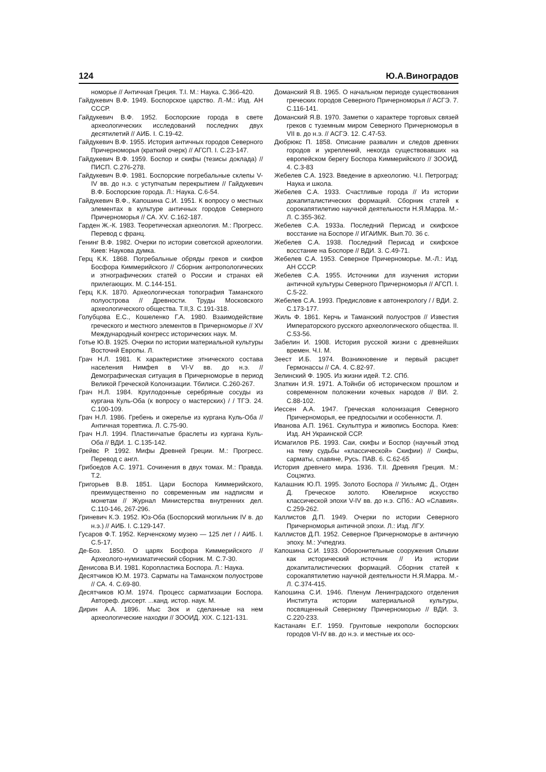124 Ю.А.Виноградов
номорье // Античная Греция. Т.I. М.: Наука. С.366-420.
Гайдукевич В.Ф. 1949. Боспорское царство. Л.-М.: Изд. АН СССР.
Гайдукевич В.Ф. 1952. Боспорские города в свете археологических исследований последних двух десятилетий // АИБ. I. С.19-42.
Гайдукевич В.Ф. 1955. История античных городов Северного Причерноморья (краткий очерк) // АГСП. I. С.23-147.
Гайдукевич В.Ф. 1959. Боспор и скифы (тезисы доклада) // ПИСП. С.276-278.
Гайдукевич В.Ф. 1981. Боспорские погребальные склепы V-IV вв. до н.э. с уступчатым перекрытием // Гайдукевич В.Ф. Боспорские города. Л.: Наука. С.6-54.
Гайдукевич В.Ф., Капошина С.И. 1951. К вопросу о местных элементах в культуре античных городов Северного Причерноморья // СА. XV. С.162-187.
Гарден Ж.-К. 1983. Теоретическая археология. М.: Прогресс. Перевод с франц.
Генинг В.Ф. 1982. Очерки по истории советской археологии. Киев: Наукова думка.
Герц К.К. 1868. Погребальные обряды греков и скифов Босфора Киммерийского // Сборник антропологических и этнографических статей о России и странах ей прилегающих. М. С.144-151.
Герц К.К. 1870. Археологическая топография Таманского полуострова // Древности. Труды Московского археологического общества. Т.II,3. С.191-318.
Голубцова Е.С., Кошеленко Г.А. 1980. Взаимодействие греческого и местного элементов в Причерноморье // XV Международный конгресс исторических наук. М.
Готье Ю.В. 1925. Очерки по истории материальной культуры Восточнй Европы. Л.
Грач Н.Л. 1981. К характеристике этнического состава населения Нимфея в VI-V вв. до н.э. // Демографическая ситуация в Причерноморье в период Великой Греческой Колонизации. Тбилиси. С.260-267.
Грач Н.Л. 1984. Круглодонные серебряные сосуды из кургана Куль-Оба (к вопросу о мастерских) / / ТГЭ. 24. С.100-109.
Грач Н.Л. 1986. Гребень и ожерелье из кургана Куль-Оба // Античная торевтика. Л. С.75-90.
Грач Н.Л. 1994. Пластинчатые браслеты из кургана Куль-Оба // ВДИ. 1. С.135-142.
Грейвс Р. 1992. Мифы Древней Греции. М.: Прогресс. Перевод с англ.
Грибоедов А.С. 1971. Сочинения в двух томах. М.: Правда. Т.2.
Григорьев В.В. 1851. Цари Боспора Киммерийского, преимущественно по современным им надписям и монетам // Журнал Министерства внутренних дел. С.110-146, 267-296.
Гриневич К.Э. 1952. Юз-Оба (Боспорский могильник IV в. до н.э.) // АИБ. I. С.129-147.
Гусаров Ф.Т. 1952. Керченскому музею — 125 лет / / АИБ. I. С.5-17.
Де-Боз. 1850. О царях Босфора Киммерийского // Археолого-нумизматический сборник. М. С.7-30.
Денисова В.И. 1981. Коропластика Боспора. Л.: Наука.
Десятчиков Ю.М. 1973. Сарматы на Таманском полуострове // СА. 4. С.69-80.
Десятчиков Ю.М. 1974. Процесс сарматизации Боспора. Автореф. диссерт. ...канд. истор. наук. М.
Дирин А.А. 1896. Мыс Зюк и сделанные на нем археологические находки // ЗООИД. XIX. С.121-131.
Доманский Я.В. 1965. О начальном периоде существования греческих городов Северного Причерноморья // АСГЭ. 7. С.116-141.
Доманский Я.В. 1970. Заметки о характере торговых связей греков с туземным миром Северного Причерноморья в VII в. до н.э. // АСГЭ. 12. С.47-53.
Дюбрюкс П. 1858. Описание развалин и следов древних городов и укреплений, некогда существовавших на европейском берегу Боспора Киммерийского // ЗООИД. 4. С.3-83
Жебелев С.А. 1923. Введение в археологию. Ч.I. Петроград: Наука и школа.
Жебелев С.А. 1933. Счастливые города // Из истории докапиталистических формаций. Сборник статей к сорокапятилетию научной деятельности Н.Я.Марра. М.-Л. С.355-362.
Жебелев С.А. 1933а. Последний Перисад и скифское восстание на Боспоре // ИГАИМК. Вып.70. 36 с.
Жебелев С.А. 1938. Последний Перисад и скифское восстание на Боспоре // ВДИ. 3. С.49-71.
Жебелев С.А. 1953. Северное Причерноморье. М.-Л.: Изд. АН СССР.
Жебелев С.А. 1955. Источники для изучения истории античной культуры Северного Причерноморья // АГСП. I. С.5-22.
Жебелев С.А. 1993. Предисловие к автонекрологу / / ВДИ. 2. С.173-177.
Жиль Ф. 1861. Керчь и Таманский полуостров // Известия Императорского русского археологического общества. II. С.53-56.
Забелин И. 1908. История русской жизни с древнейших времен. Ч.I. М.
Зеест И.Б. 1974. Возникновение и первый расцвет Гермонассы // СА. 4. С.82-97.
Зелинский Ф. 1905. Из жизни идей. Т.2. СПб.
Златкин И.Я. 1971. А.Тойнби об историческом прошлом и современном положении кочевых народов // ВИ. 2. С.88-102.
Иессен А.А. 1947. Греческая колонизация Северного Причерноморья, ее предпосылки и особенности. Л.
Иванова А.П. 1961. Скульптура и живопись Боспора. Киев: Изд. АН Украинской ССР.
Исмагилов Р.Б. 1993. Саи, скифы и Боспор (научный этюд на тему судьбы «классической» Скифии) // Скифы, сарматы, славяне, Русь. ПАВ. 6. С.62-65
История древнего мира. 1936. Т.II. Древняя Греция. М.: Соцэкгиз.
Калашник Ю.П. 1995. Золото Боспора // Уильямс Д., Огден Д. Греческое золото. Ювелирное искусство классической эпохи V-IV вв. до н.э. СПб.: АО «Славия». С.259-262.
Каллистов Д.П. 1949. Очерки по истории Северного Причерноморья античной эпохи. Л.: Изд. ЛГУ.
Каллистов Д.П. 1952. Северное Причерноморье в античную эпоху. М.: Учпедгиз.
Капошина С.И. 1933. Оборонительные сооружения Ольвии как исторический источник // Из истории докапиталистических формаций. Сборник статей к сорокапятилетию научной деятельности Н.Я.Марра. М.-Л. С.374-415.
Капошина С.И. 1946. Пленум Ленинградского отделения Института истории материальной культуры, посвященный Северному Причерноморью // ВДИ. 3. С.220-233.
Кастанаян Е.Г. 1959. Грунтовые некрополи боспорских городов VI-IV вв. до н.э. и местные их осо-